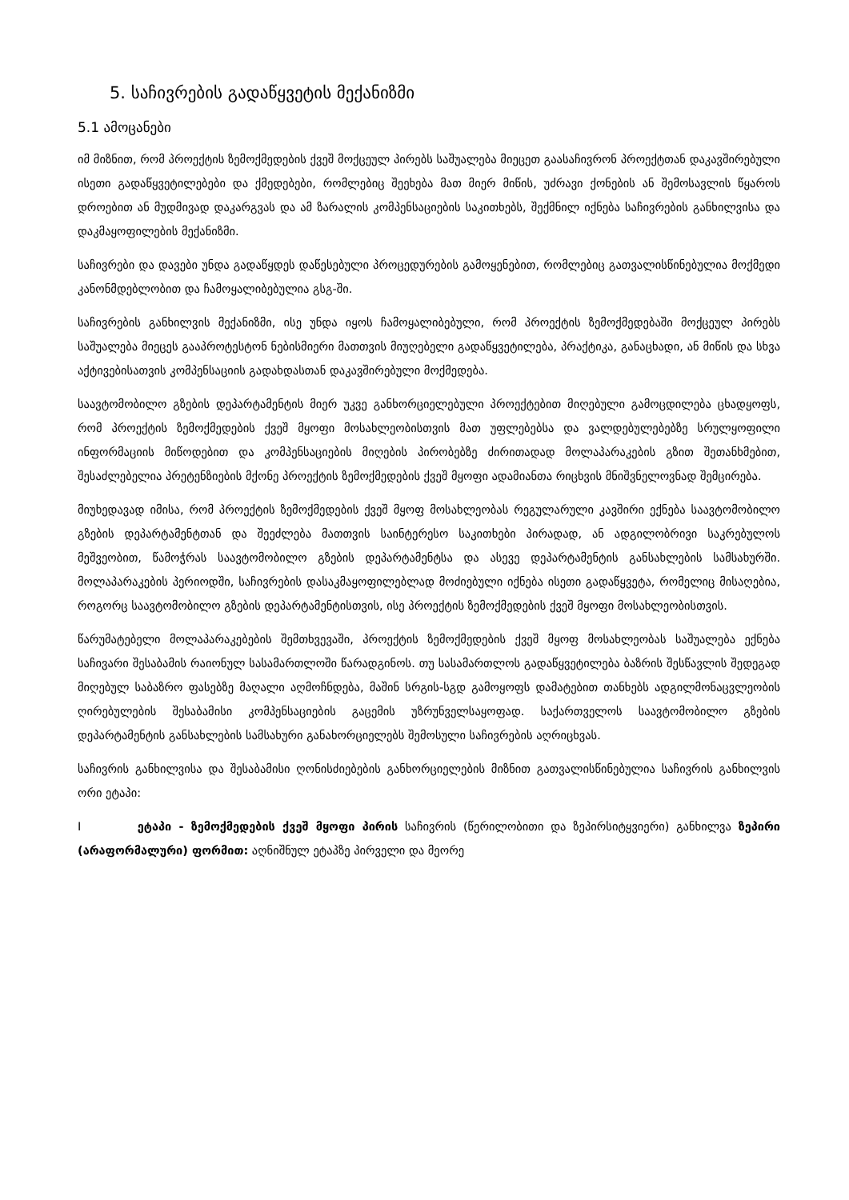5. საჩივრების გადაწყვეტის მექანიზმი
5.1 ამოცანები
იმ მიზნით, რომ პროექტის ზემოქმედების ქვეშ მოქცეულ პირებს საშუალება მიეცეთ გაასაჩივრონ პროექტთან დაკავშირებული ისეთი გადაწყვეტილებები და ქმედებები, რომლებიც შეეხება მათ მიერ მიწის, უძრავი ქონების ან შემოსავლის წყაროს დროებით ან მუდმივად დაკარგვას და ამ ზარალის კომპენსაციების საკითხებს, შექმნილ იქნება საჩივრების განხილვისა და დაკმაყოფილების მექანიზმი.
საჩივრები და დავები უნდა გადაწყდეს დაწესებული პროცედურების გამოყენებით, რომლებიც გათვალისწინებულია მოქმედი კანონმდებლობით და ჩამოყალიბებულია გსგ-ში.
საჩივრების განხილვის მექანიზმი, ისე უნდა იყოს ჩამოყალიბებული, რომ პროექტის ზემოქმედებაში მოქცეულ პირებს საშუალება მიეცეს გააპროტესტონ ნებისმიერი მათთვის მიუღებელი გადაწყვეტილება, პრაქტიკა, განაცხადი, ან მიწის და სხვა აქტივებისათვის კომპენსაციის გადახდასთან დაკავშირებული მოქმედება.
საავტომობილო გზების დეპარტამენტის მიერ უკვე განხორციელებული პროექტებით მიღებული გამოცდილება ცხადყოფს, რომ პროექტის ზემოქმედების ქვეშ მყოფი მოსახლეობისთვის მათ უფლებებსა და ვალდებულებებზე სრულყოფილი ინფორმაციის მიწოდებით და კომპენსაციების მიღების პირობებზე ძირითადად მოლაპარაკების გზით შეთანხმებით, შესაძლებელია პრეტენზიების მქონე პროექტის ზემოქმედების ქვეშ მყოფი ადამიანთა რიცხვის მნიშვნელოვნად შემცირება.
მიუხედავად იმისა, რომ პროექტის ზემოქმედების ქვეშ მყოფ მოსახლეობას რეგულარული კავშირი ექნება საავტომობილო გზების დეპარტამენტთან და შეეძლება მათთვის საინტერესო საკითხები პირადად, ან ადგილობრივი საკრებულოს მეშვეობით, წამოჭრას საავტომობილო გზების დეპარტამენტსა და ასევე დეპარტამენტის განსახლების სამსახურში. მოლაპარაკების პერიოდში, საჩივრების დასაკმაყოფილებლად მოძიებული იქნება ისეთი გადაწყვეტა, რომელიც მისაღებია, როგორც საავტომობილო გზების დეპარტამენტისთვის, ისე პროექტის ზემოქმედების ქვეშ მყოფი მოსახლეობისთვის.
წარუმატებელი მოლაპარაკებების შემთხვევაში, პროექტის ზემოქმედების ქვეშ მყოფ მოსახლეობას საშუალება ექნება საჩივარი შესაბამის რაიონულ სასამართლოში წარადგინოს. თუ სასამართლოს გადაწყვეტილება ბაზრის შესწავლის შედეგად მიღებულ საბაზრო ფასებზე მაღალი აღმოჩნდება, მაშინ სრგის-სგდ გამოყოფს დამატებით თანხებს ადგილმონაცვლეობის ღირებულების შესაბამისი კომპენსაციების გაცემის უზრუნველსაყოფად. საქართველოს საავტომობილო გზების დეპარტამენტის განსახლების სამსახური განახორციელებს შემოსული საჩივრების აღრიცხვას.
საჩივრის განხილვისა და შესაბამისი ღონისძიებების განხორციელების მიზნით გათვალისწინებულია საჩივრის განხილვის ორი ეტაპი:
I ეტაპი - ზემოქმედების ქვეშ მყოფი პირის საჩივრის (წერილობითი და ზეპირსიტყვიერი) განხილვა ზეპირი (არაფორმალური) ფორმით: აღნიშნულ ეტაპზე პირველი და მეორე